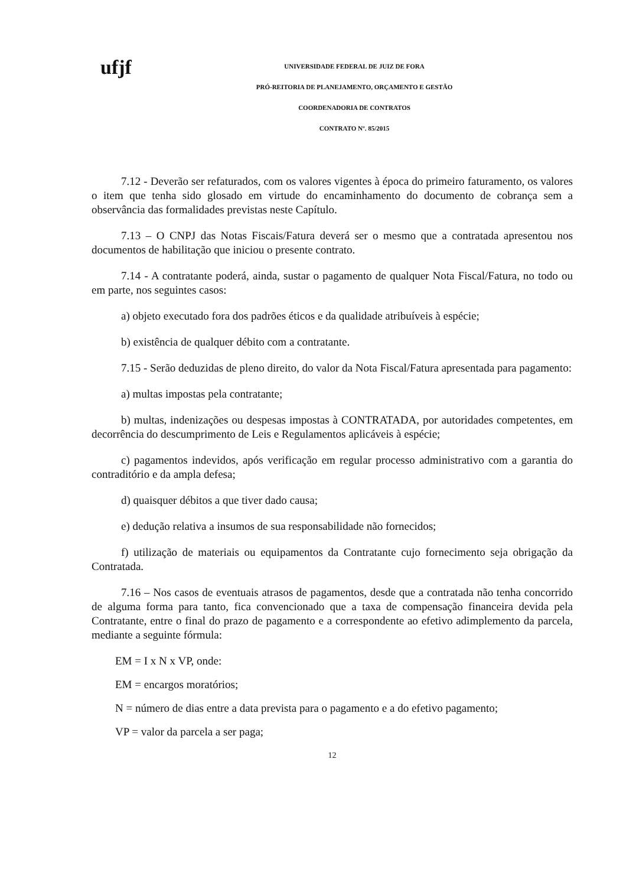ufjf
UNIVERSIDADE FEDERAL DE JUIZ DE FORA
PRÓ-REITORIA DE PLANEJAMENTO, ORÇAMENTO E GESTÃO
COORDENADORIA DE CONTRATOS
CONTRATO Nº. 85/2015
7.12 - Deverão ser refaturados, com os valores vigentes à época do primeiro faturamento, os valores o item que tenha sido glosado em virtude do encaminhamento do documento de cobrança sem a observância das formalidades previstas neste Capítulo.
7.13 – O CNPJ das Notas Fiscais/Fatura deverá ser o mesmo que a contratada apresentou nos documentos de habilitação que iniciou o presente contrato.
7.14 - A contratante poderá, ainda, sustar o pagamento de qualquer Nota Fiscal/Fatura, no todo ou em parte, nos seguintes casos:
a) objeto executado fora dos padrões éticos e da qualidade atribuíveis à espécie;
b) existência de qualquer débito com a contratante.
7.15 - Serão deduzidas de pleno direito, do valor da Nota Fiscal/Fatura apresentada para pagamento:
a) multas impostas pela contratante;
b) multas, indenizações ou despesas impostas à CONTRATADA, por autoridades competentes, em decorrência do descumprimento de Leis e Regulamentos aplicáveis à espécie;
c) pagamentos indevidos, após verificação em regular processo administrativo com a garantia do contraditório e da ampla defesa;
d) quaisquer débitos a que tiver dado causa;
e) dedução relativa a insumos de sua responsabilidade não fornecidos;
f) utilização de materiais ou equipamentos da Contratante cujo fornecimento seja obrigação da Contratada.
7.16 – Nos casos de eventuais atrasos de pagamentos, desde que a contratada não tenha concorrido de alguma forma para tanto, fica convencionado que a taxa de compensação financeira devida pela Contratante, entre o final do prazo de pagamento e a correspondente ao efetivo adimplemento da parcela, mediante a seguinte fórmula:
EM = I x N x VP, onde:
EM = encargos moratórios;
N = número de dias entre a data prevista para o pagamento e a do efetivo pagamento;
VP = valor da parcela a ser paga;
12